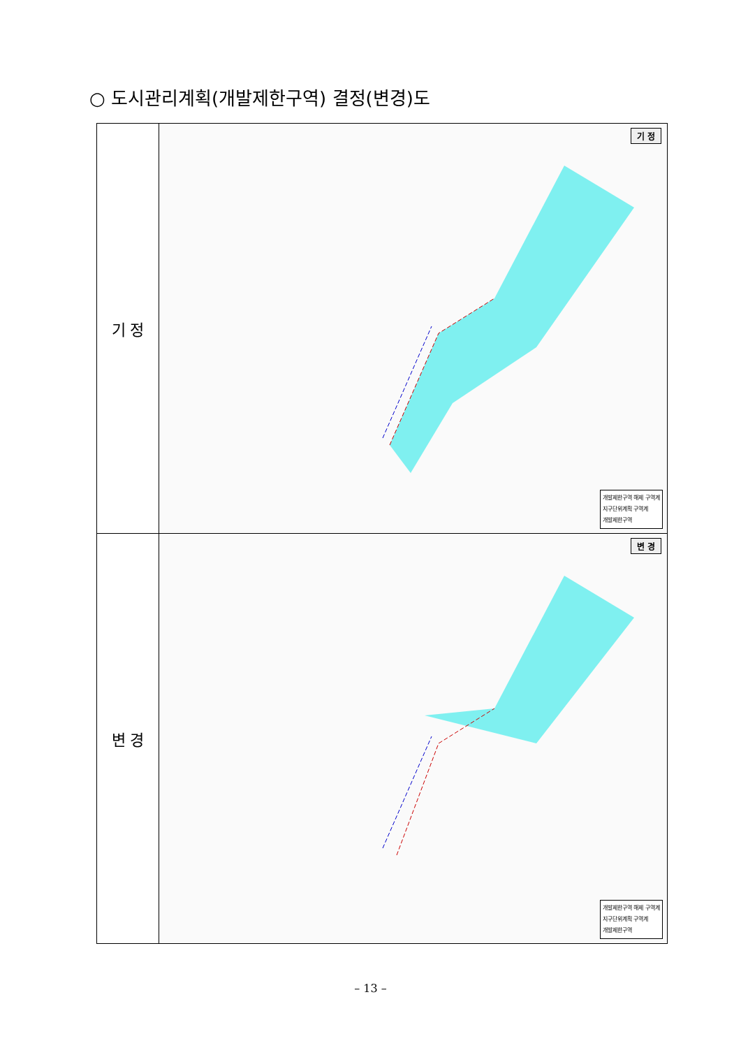○ 도시관리계획(개발제한구역) 결정(변경)도
| 기 정 | 기 정 개발제한구역 해제 구역계 지구단위계획 구역계 개발제한구역 |
| 변 경 | 변 경 개발제한구역 해제 구역계 지구단위계획 구역계 개발제한구역 |
– 13 –